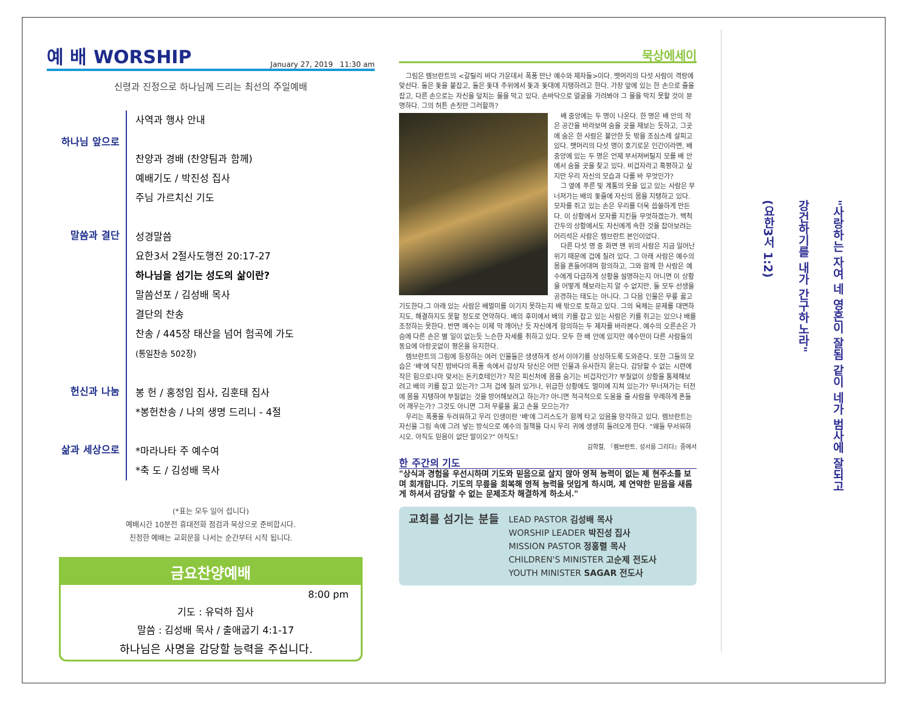예 배 WORSHIP January 27, 2019 11:30 am
신령과 진정으로 하나님께 드리는 최선의 주일예배
하나님 앞으로
사역과 행사 안내
찬양과 경배 (찬양팀과 함께)
예배기도 / 박진성 집사
주님 가르치신 기도
말씀과 결단
성경말씀
요한3서 2절사도행전 20:17-27
하나님을 섬기는 성도의 삶이란?
말씀선포 / 김성배 목사
결단의 찬송
찬송 / 445장 태산을 넘어 험곡에 가도
(통일찬송 502장)
헌신과 나눔
봉 헌 / 홍정임 집사, 김훈태 집사
*봉헌찬송 / 나의 생명 드리니 - 4절
삶과 세상으로
*마라나타 주 예수여
*축 도 / 김성배 목사
(*표는 모두 일어 섭니다)
예배시간 10분전 휴대전화 점검과 묵상으로 준비합시다.
진정한 예배는 교회문을 나서는 순간부터 시작 됩니다.
금요찬양예배
8:00 pm
기도 : 유덕하 집사
말씀 : 김성배 목사 / 출애굽기 4:1-17
하나님은 사명을 감당할 능력을 주십니다.
묵상에세이
그림은 렘브란트의 <갈릴리 바다 가운데서 폭풍 만난 예수와 제자들>이다. 뱃머리의 다섯 사람이 격랑에 맞선다. 둘은 돛을 붙잡고, 둘은 돛대 주위에서 돛과 돛대에 지탱하려고 한다. 가장 앞에 있는 한 손으로 줄을 잡고, 다른 손으로는 자신을 덮치는 물을 막고 있다. 손바닥으로 얼굴을 가려봐야 그 물을 막지 못할 것이 분명하다. 그의 허튼 손짓만 그러할까?
배 중앙에는 두 명이 나온다. 한 명은 배 안의 작은 공간을 바라보며 숨을 곳을 재보는 듯하고, 그곳에 숨은 한 사람은 불안한 듯 밖을 조심스레 살피고 있다. 뱃머리의 다섯 명이 호기로운 인간이라면, 배 중앙에 있는 두 명은 언제 부서져버릴지 모를 배 안에서 숨을 곳을 찾고 있다. 비겁자라고 혹평하고 싶지만 우리 자신의 모습과 다를 바 무엇인가?
그 옆에 푸른 빛 계통의 옷을 입고 있는 사람은 무너져가는 배의 돛줄에 자신의 몸을 지탱하고 있다. 모자를 쥐고 있는 손은 우리를 더욱 씁쓸하게 만든다. 이 상황에서 모자를 지킨들 무엇하겠는가. 백척간두의 상황에서도 자신에게 속한 것을 잡아보려는 어리석은 사람은 렘브란트 본인이었다.
다른 다섯 명 중 화면 맨 위의 사람은 지금 일어난 위기 때문에 겁에 질려 있다. 그 아래 사람은 예수의 몸을 흔들어대며 항의하고, 그와 함께 한 사람은 예수에게 다급하게 상황을 설명하는지 아니면 이 상황을 어떻게 해보라는지 알 수 없지만, 둘 모두 선생을 공경하는 태도는 아니다. 그 다음 인물은 무릎 꿇고 기도한다.그 아래 있는 사람은 배멀미를 이기지 못하는지 배 밖으로 토하고 있다. 그의 육체는 문제를 대면하지도, 해결하지도 못할 정도로 연약하다. 배의 후미에서 배의 키를 잡고 있는 사람은 키를 쥐고는 있으나 배를 조정하는 못한다. 반면 예수는 이제 막 깨어난 듯 자신에게 항의하는 두 제자를 바라본다. 예수의 오른손은 가슴에 다른 손은 별 일이 없는듯 느슨한 자세를 취하고 있다. 모두 한 배 안에 있지만 예수만이 다른 사람들의 동요에 아랑곳없이 평온을 유지한다.
렘브란트의 그림에 등장하는 여러 인물들은 생생하게 성서 이야기를 상상하도록 도와준다. 또한 그들의 모습은 '배'에 닥친 밤바다의 폭풍 속에서 감상자 당신은 어떤 인물과 유사한지 묻는다. 감당할 수 없는 시련에 작은 힘으로나마 맞서는 돈키호테인가? 작은 피신처에 몸을 숨기는 비겁자인가? 부질없이 상황을 통제해보려고 배의 키를 잡고 있는가? 그저 겁에 질려 있거나, 위급한 상황에도 멀미에 지쳐 있는가? 무너져가는 터전에 몸을 지탱하여 부질없는 것을 방어해보려고 하는가? 아니면 적극적으로 도움을 줄 사람을 무례하게 흔들어 깨우는가? 그것도 아니면 그저 무릎을 꿇고 손을 모으는가?
우리는 폭풍을 두려워하고 우리 인생이란 '배'에 그리스도가 함께 타고 있음을 망각하고 있다. 렘브란트는 자신을 그림 속에 그려 넣는 방식으로 예수의 질책을 다시 우리 귀에 생생히 들려오게 한다. "왜들 무서워하시오. 아직도 믿음이 없단 말이오?" 아직도!
김학철, 『렘브란트, 성서를 그리다』중에서
한 주간의 기도
"상식과 경험을 우선시하며 기도와 믿음으로 살지 않아 영적 능력이 없는 제 현주소를 보며 회개합니다. 기도의 무릎을 회복해 영적 능력을 덧입게 하시며, 제 연약한 믿음을 새롭게 하셔서 감당할 수 없는 문제조차 해결하게 하소서."
교회를 섬기는 분들
LEAD PASTOR 김성배 목사
WORSHIP LEADER 박진성 집사
MISSION PASTOR 정홍렬 목사
CHILDREN'S MINISTER 고순제 전도사
YOUTH MINISTER SAGAR 전도사
"사랑하는 자여 네 영혼이 잘됨 같이 네가 범사에 잘되고
강건하기를 내가 간구하노라"
(요한3서 1:2)